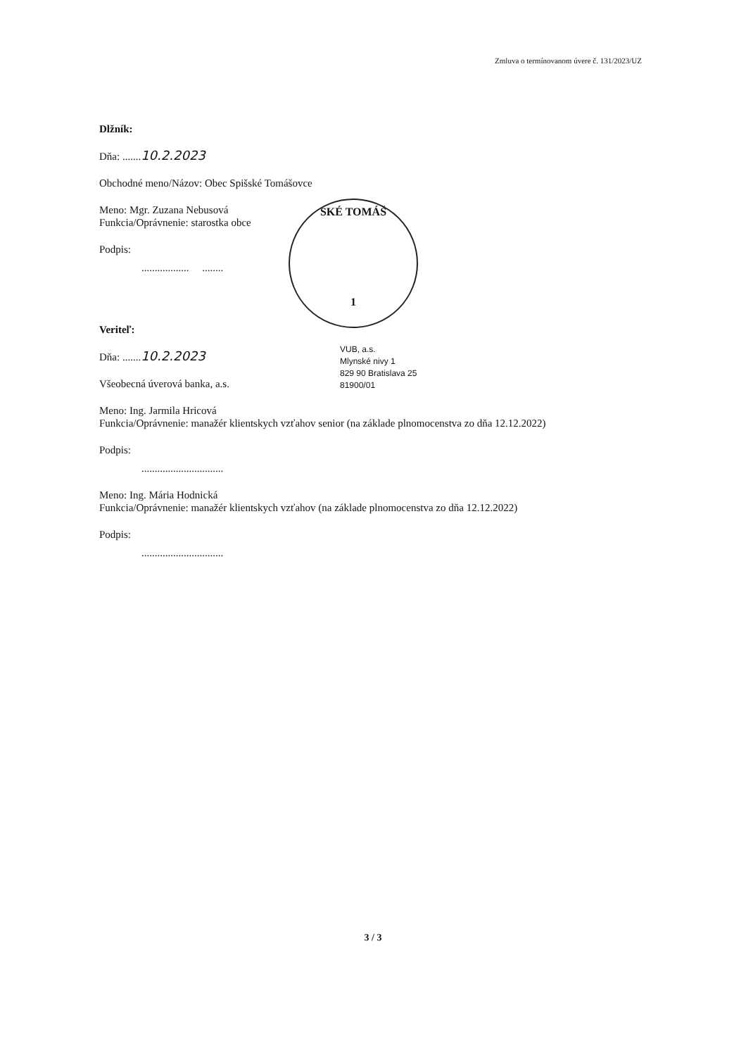Zmluva o termínovanom úvere č. 131/2023/UZ
Dlžník:
Dňa: .......10.2.2023
Obchodné meno/Názov: Obec Spišské Tomášovce
Meno: Mgr. Zuzana Nebusová
Funkcia/Oprávnenie: starostka obce
Podpis:
.................. ........
Veriteľ:
Dňa: .......10.2.2023
Všeobecná úverová banka, a.s.
Meno: Ing. Jarmila Hricová
Funkcia/Oprávnenie: manažér klientskych vzťahov senior (na základe plnomocenstva zo dňa 12.12.2022)
Podpis:
...............................
Meno: Ing. Mária Hodnická
Funkcia/Oprávnenie: manažér klientskych vzťahov (na základe plnomocenstva zo dňa 12.12.2022)
Podpis:
...............................
SKÉ TOMÁŠ
1
VUB, a.s.
Mlynské nivy 1
829 90 Bratislava 25
81900/01
3 / 3